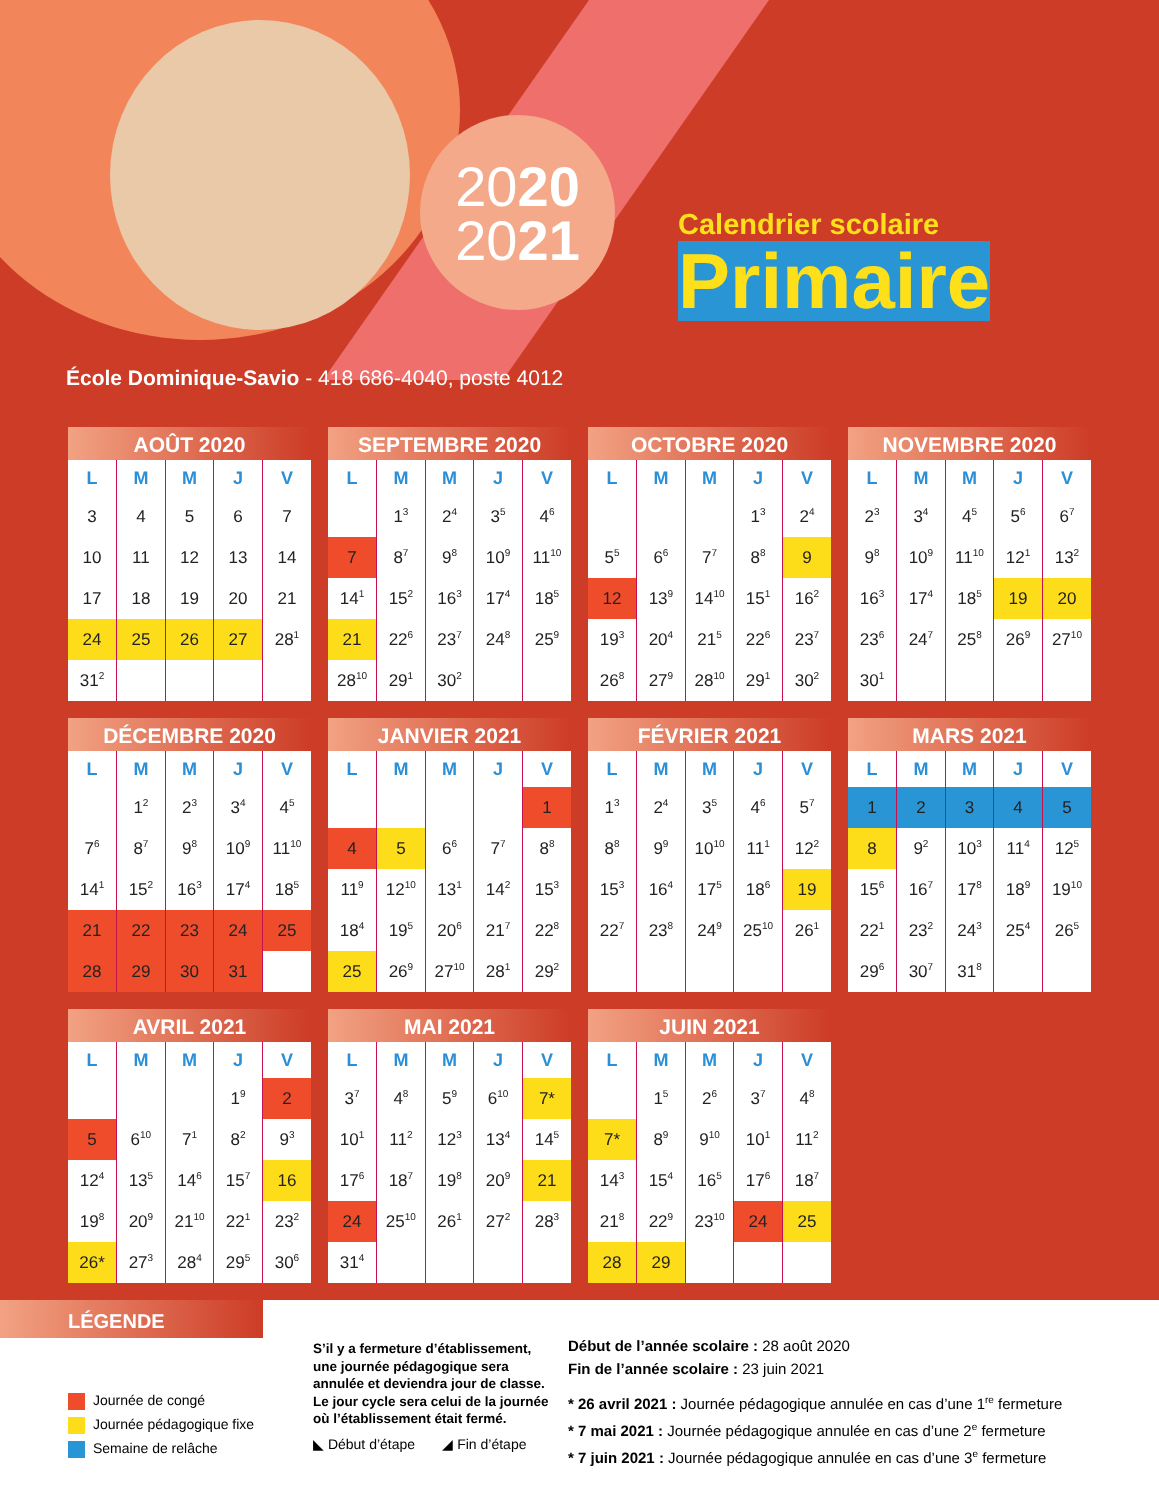2020
2021
Calendrier scolaire
Primaire
École Dominique-Savio - 418 686-4040, poste 4012
AOÛT 2020
| L | M | M | J | V |
| --- | --- | --- | --- | --- |
| 3 | 4 | 5 | 6 | 7 |
| 10 | 11 | 12 | 13 | 14 |
| 17 | 18 | 19 | 20 | 21 |
| 24 | 25 | 26 | 27 | 28<sup>1</sup> |
| 31<sup>2</sup> | | | | |
SEPTEMBRE 2020
| L | M | M | J | V |
| --- | --- | --- | --- | --- |
| | 1<sup>3</sup> | 2<sup>4</sup> | 3<sup>5</sup> | 4<sup>6</sup> |
| 7 | 8<sup>7</sup> | 9<sup>8</sup> | 10<sup>9</sup> | 11<sup>10</sup> |
| 14<sup>1</sup> | 15<sup>2</sup> | 16<sup>3</sup> | 17<sup>4</sup> | 18<sup>5</sup> |
| 21 | 22<sup>6</sup> | 23<sup>7</sup> | 24<sup>8</sup> | 25<sup>9</sup> |
| 28<sup>10</sup> | 29<sup>1</sup> | 30<sup>2</sup> | | |
OCTOBRE 2020
| L | M | M | J | V |
| --- | --- | --- | --- | --- |
| | | | 1<sup>3</sup> | 2<sup>4</sup> |
| 5<sup>5</sup> | 6<sup>6</sup> | 7<sup>7</sup> | 8<sup>8</sup> | 9 |
| 12 | 13<sup>9</sup> | 14<sup>10</sup> | 15<sup>1</sup> | 16<sup>2</sup> |
| 19<sup>3</sup> | 20<sup>4</sup> | 21<sup>5</sup> | 22<sup>6</sup> | 23<sup>7</sup> |
| 26<sup>8</sup> | 27<sup>9</sup> | 28<sup>10</sup> | 29<sup>1</sup> | 30<sup>2</sup> |
NOVEMBRE 2020
| L | M | M | J | V |
| --- | --- | --- | --- | --- |
| 2<sup>3</sup> | 3<sup>4</sup> | 4<sup>5</sup> | 5<sup>6</sup> | 6<sup>7</sup> |
| 9<sup>8</sup> | 10<sup>9</sup> | 11<sup>10</sup> | 12<sup>1</sup> | 13<sup>2</sup> |
| 16<sup>3</sup> | 17<sup>4</sup> | 18<sup>5</sup> | 19 | 20 |
| 23<sup>6</sup> | 24<sup>7</sup> | 25<sup>8</sup> | 26<sup>9</sup> | 27<sup>10</sup> |
| 30<sup>1</sup> | | | | |
DÉCEMBRE 2020
| L | M | M | J | V |
| --- | --- | --- | --- | --- |
| | 1<sup>2</sup> | 2<sup>3</sup> | 3<sup>4</sup> | 4<sup>5</sup> |
| 7<sup>6</sup> | 8<sup>7</sup> | 9<sup>8</sup> | 10<sup>9</sup> | 11<sup>10</sup> |
| 14<sup>1</sup> | 15<sup>2</sup> | 16<sup>3</sup> | 17<sup>4</sup> | 18<sup>5</sup> |
| 21 | 22 | 23 | 24 | 25 |
| 28 | 29 | 30 | 31 | |
JANVIER 2021
| L | M | M | J | V |
| --- | --- | --- | --- | --- |
| | | | | 1 |
| 4 | 5 | 6<sup>6</sup> | 7<sup>7</sup> | 8<sup>8</sup> |
| 11<sup>9</sup> | 12<sup>10</sup> | 13<sup>1</sup> | 14<sup>2</sup> | 15<sup>3</sup> |
| 18<sup>4</sup> | 19<sup>5</sup> | 20<sup>6</sup> | 21<sup>7</sup> | 22<sup>8</sup> |
| 25 | 26<sup>9</sup> | 27<sup>10</sup> | 28<sup>1</sup> | 29<sup>2</sup> |
FÉVRIER 2021
| L | M | M | J | V |
| --- | --- | --- | --- | --- |
| 1<sup>3</sup> | 2<sup>4</sup> | 3<sup>5</sup> | 4<sup>6</sup> | 5<sup>7</sup> |
| 8<sup>8</sup> | 9<sup>9</sup> | 10<sup>10</sup> | 11<sup>1</sup> | 12<sup>2</sup> |
| 15<sup>3</sup> | 16<sup>4</sup> | 17<sup>5</sup> | 18<sup>6</sup> | 19 |
| 22<sup>7</sup> | 23<sup>8</sup> | 24<sup>9</sup> | 25<sup>10</sup> | 26<sup>1</sup> |
MARS 2021
| L | M | M | J | V |
| --- | --- | --- | --- | --- |
| 1 | 2 | 3 | 4 | 5 |
| 8 | 9<sup>2</sup> | 10<sup>3</sup> | 11<sup>4</sup> | 12<sup>5</sup> |
| 15<sup>6</sup> | 16<sup>7</sup> | 17<sup>8</sup> | 18<sup>9</sup> | 19<sup>10</sup> |
| 22<sup>1</sup> | 23<sup>2</sup> | 24<sup>3</sup> | 25<sup>4</sup> | 26<sup>5</sup> |
| 29<sup>6</sup> | 30<sup>7</sup> | 31<sup>8</sup> | | |
AVRIL 2021
| L | M | M | J | V |
| --- | --- | --- | --- | --- |
| | | | 1<sup>9</sup> | 2 |
| 5 | 6<sup>10</sup> | 7<sup>1</sup> | 8<sup>2</sup> | 9<sup>3</sup> |
| 12<sup>4</sup> | 13<sup>5</sup> | 14<sup>6</sup> | 15<sup>7</sup> | 16 |
| 19<sup>8</sup> | 20<sup>9</sup> | 21<sup>10</sup> | 22<sup>1</sup> | 23<sup>2</sup> |
| 26* | 27<sup>3</sup> | 28<sup>4</sup> | 29<sup>5</sup> | 30<sup>6</sup> |
MAI 2021
| L | M | M | J | V |
| --- | --- | --- | --- | --- |
| 3<sup>7</sup> | 4<sup>8</sup> | 5<sup>9</sup> | 6<sup>10</sup> | 7* |
| 10<sup>1</sup> | 11<sup>2</sup> | 12<sup>3</sup> | 13<sup>4</sup> | 14<sup>5</sup> |
| 17<sup>6</sup> | 18<sup>7</sup> | 19<sup>8</sup> | 20<sup>9</sup> | 21 |
| 24 | 25<sup>10</sup> | 26<sup>1</sup> | 27<sup>2</sup> | 28<sup>3</sup> |
| 31<sup>4</sup> | | | | |
JUIN 2021
| L | M | M | J | V |
| --- | --- | --- | --- | --- |
| | 1<sup>5</sup> | 2<sup>6</sup> | 3<sup>7</sup> | 4<sup>8</sup> |
| 7* | 8<sup>9</sup> | 9<sup>10</sup> | 10<sup>1</sup> | 11<sup>2</sup> |
| 14<sup>3</sup> | 15<sup>4</sup> | 16<sup>5</sup> | 17<sup>6</sup> | 18<sup>7</sup> |
| 21<sup>8</sup> | 22<sup>9</sup> | 23<sup>10</sup> | 24 | 25 |
| 28 | 29 | | | |
LÉGENDE
Journée de congé
Journée pédagogique fixe
Semaine de relâche
S’il y a fermeture d’établissement, une journée pédagogique sera annulée et deviendra jour de classe. Le jour cycle sera celui de la journée où l’établissement était fermé.
◣ Début d’étape ◢ Fin d’étape
Début de l’année scolaire : 28 août 2020
Fin de l’année scolaire : 23 juin 2021
* 26 avril 2021 : Journée pédagogique annulée en cas d’une 1<sup>re</sup> fermeture
* 7 mai 2021 : Journée pédagogique annulée en cas d’une 2<sup>e</sup> fermeture
* 7 juin 2021 : Journée pédagogique annulée en cas d’une 3<sup>e</sup> fermeture